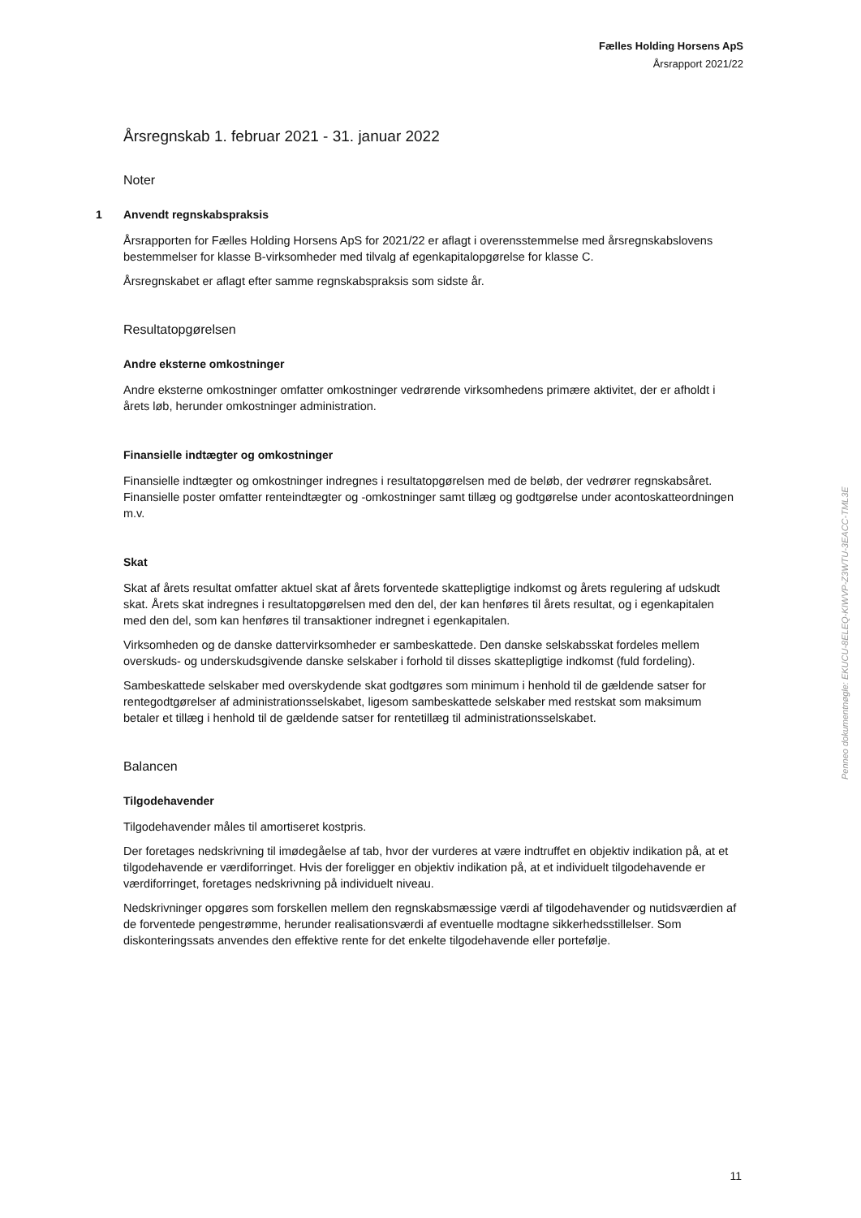Fælles Holding Horsens ApS
Årsrapport 2021/22
Årsregnskab 1. februar 2021 - 31. januar 2022
Noter
1 Anvendt regnskabspraksis
Årsrapporten for Fælles Holding Horsens ApS for 2021/22 er aflagt i overensstemmelse med årsregnskabslovens bestemmelser for klasse B-virksomheder med tilvalg af egenkapitalopgørelse for klasse C.
Årsregnskabet er aflagt efter samme regnskabspraksis som sidste år.
Resultatopgørelsen
Andre eksterne omkostninger
Andre eksterne omkostninger omfatter omkostninger vedrørende virksomhedens primære aktivitet, der er afholdt i årets løb, herunder omkostninger administration.
Finansielle indtægter og omkostninger
Finansielle indtægter og omkostninger indregnes i resultatopgørelsen med de beløb, der vedrører regnskabsåret. Finansielle poster omfatter renteindtægter og -omkostninger samt tillæg og godtgørelse under acontoskatteordningen m.v.
Skat
Skat af årets resultat omfatter aktuel skat af årets forventede skattepligtige indkomst og årets regulering af udskudt skat. Årets skat indregnes i resultatopgørelsen med den del, der kan henføres til årets resultat, og i egenkapitalen med den del, som kan henføres til transaktioner indregnet i egenkapitalen.
Virksomheden og de danske dattervirksomheder er sambeskattede. Den danske selskabsskat fordeles mellem overskuds- og underskudsgivende danske selskaber i forhold til disses skattepligtige indkomst (fuld fordeling).
Sambeskattede selskaber med overskydende skat godtgøres som minimum i henhold til de gældende satser for rentegodtgørelser af administrationsselskabet, ligesom sambeskattede selskaber med restskat som maksimum betaler et tillæg i henhold til de gældende satser for rentetillæg til administrationsselskabet.
Balancen
Tilgodehavender
Tilgodehavender måles til amortiseret kostpris.
Der foretages nedskrivning til imødegåelse af tab, hvor der vurderes at være indtruffet en objektiv indikation på, at et tilgodehavende er værdiforringet. Hvis der foreligger en objektiv indikation på, at et individuelt tilgodehavende er værdiforringet, foretages nedskrivning på individuelt niveau.
Nedskrivninger opgøres som forskellen mellem den regnskabsmæssige værdi af tilgodehavender og nutidsværdien af de forventede pengestrømme, herunder realisationsværdi af eventuelle modtagne sikkerhedsstillelser. Som diskonteringssats anvendes den effektive rente for det enkelte tilgodehavende eller portefølje.
Penneo dokumentnøgle: EKUCU-8ELEQ-KIWVP-Z3WTU-3EACC-TML3E
11